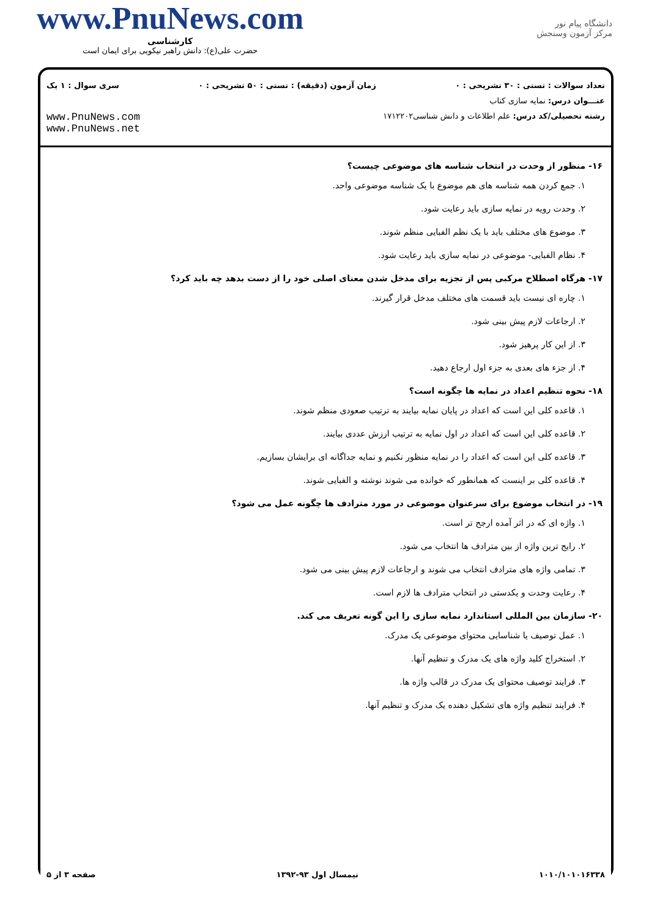دانشگاه پیام نور
مرکز آزمون وسنجش
www.PnuNews.com
کارشناسی
حضرت علی(ع): دانش راهبر نیکویی برای ایمان است
تعداد سوالات : تستی : ۳۰ تشریحی : ۰ زمان آزمون (دقیقه) : تستی : ۵۰ تشریحی : ۰ سری سوال : ۱ یک
عنـــوان درس: نمایه سازی کتاب
رشته تحصیلی/کد درس: علم اطلاعات و دانش شناسی۱۷۱۲۲۰۲ www.PnuNews.com
www.PnuNews.net
۱۶- منظور از وحدت در انتخاب شناسه های موضوعی چیست؟
۱. جمع کردن همه شناسه های هم موضوع با یک شناسه موضوعی واحد.
۲. وحدت رویه در نمایه سازی باید رعایت شود.
۳. موضوع های مختلف باید با یک نظم الفبایی منظم شوند.
۴. نظام الفبایی- موضوعی در نمایه سازی باید رعایت شود.
۱۷- هرگاه اصطلاح مرکبی پس از تجزیه برای مدخل شدن معنای اصلی خود را از دست بدهد چه باید کرد؟
۱. چاره ای نیست باید قسمت های مختلف مدخل قرار گیرند.
۲. ارجاعات لازم پیش بینی شود.
۳. از این کار پرهیز شود.
۴. از جزء های بعدی به جزء اول ارجاع دهید.
۱۸- نحوه تنظیم اعداد در نمایه ها چگونه است؟
۱. قاعده کلی این است که اعداد در پایان نمایه بیایند به ترتیب صعودی منظم شوند.
۲. قاعده کلی این است که اعداد در اول نمایه به ترتیب ارزش عددی بیایند.
۳. قاعده کلی این است که اعداد را در نمایه منظور نکنیم و نمایه جداگانه ای برایشان بسازیم.
۴. قاعده کلی بر اینست که همانطور که خوانده می شوند نوشته و الفبایی شوند.
۱۹- در انتخاب موضوع برای سرعنوان موضوعی در مورد مترادف ها چگونه عمل می شود؟
۱. واژه ای که در اثر آمده ارجح تر است.
۲. رایج ترین واژه از بین مترادف ها انتخاب می شود.
۳. تمامی واژه های مترادف انتخاب می شوند و ارجاعات لازم پیش بینی می شود.
۴. رعایت وحدت و یکدستی در انتخاب مترادف ها لازم است.
۲۰- سازمان بین المللی استاندارد نمایه سازی را این گونه تعریف می کند.
۱. عمل توصیف یا شناسایی محتوای موضوعی یک مدرک.
۲. استخراج کلید واژه های یک مدرک و تنظیم آنها.
۳. فرایند توصیف محتوای یک مدرک در قالب واژه ها.
۴. فرایند تنظیم واژه های تشکیل دهنده یک مدرک و تنظیم آنها.
۱۰۱۰/۱۰۱۰۱۶۳۳۸ نیمسال اول ۹۳-۱۳۹۲ صفحه ۳ از ۵